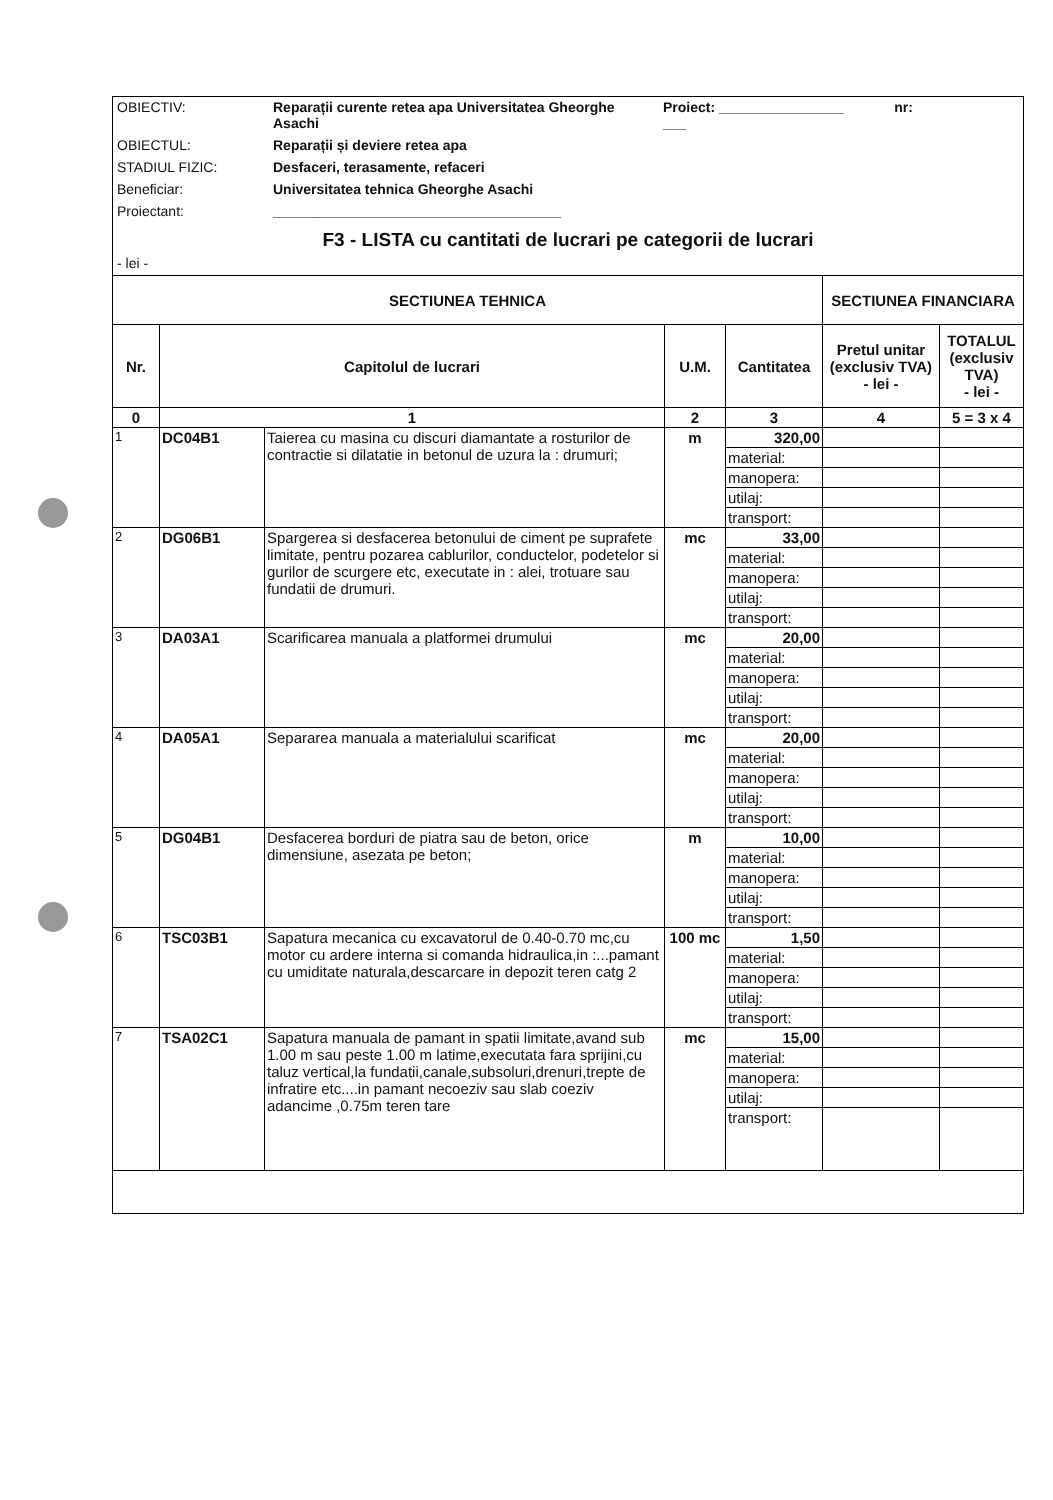OBIECTIV: Reparații curente retea apa Universitatea Gheorghe Asachi
Proiect: ________________ nr: ___
OBIECTUL: Reparații și deviere retea apa
STADIUL FIZIC: Desfaceri, terasamente, refaceri
Beneficiar: Universitatea tehnica Gheorghe Asachi
Proiectant: _____________________________________
F3 - LISTA cu cantitati de lucrari pe categorii de lucrari
- lei -
| SECTIUNEA TEHNICA | | | | | SECTIUNEA FINANCIARA | |
| --- | --- | --- | --- | --- | --- | --- |
| Nr. | Capitolul de lucrari | | U.M. | Cantitatea | Pretul unitar (exclusiv TVA) - lei - | TOTALUL (exclusiv TVA) - lei - |
| 0 | 1 | | 2 | 3 | 4 | 5 = 3 x 4 |
| 1 | DC04B1 | Taierea cu masina cu discuri diamantate a rosturilor de contractie si dilatatie in betonul de uzura la : drumuri; | m | 320,00 | | |
| | | | | material: | | |
| | | | | manopera: | | |
| | | | | utilaj: | | |
| | | | | transport: | | |
| 2 | DG06B1 | Spargerea si desfacerea betonului de ciment pe suprafete limitate, pentru pozarea cablurilor, conductelor, podetelor si gurilor de scurgere etc, executate in : alei, trotuare sau fundatii de drumuri. | mc | 33,00 | | |
| | | | | material: | | |
| | | | | manopera: | | |
| | | | | utilaj: | | |
| | | | | transport: | | |
| 3 | DA03A1 | Scarificarea manuala a platformei drumului | mc | 20,00 | | |
| | | | | material: | | |
| | | | | manopera: | | |
| | | | | utilaj: | | |
| | | | | transport: | | |
| 4 | DA05A1 | Separarea manuala a materialului scarificat | mc | 20,00 | | |
| | | | | material: | | |
| | | | | manopera: | | |
| | | | | utilaj: | | |
| | | | | transport: | | |
| 5 | DG04B1 | Desfacerea borduri de piatra sau de beton, orice dimensiune, asezata pe beton; | m | 10,00 | | |
| | | | | material: | | |
| | | | | manopera: | | |
| | | | | utilaj: | | |
| | | | | transport: | | |
| 6 | TSC03B1 | Sapatura mecanica cu excavatorul de 0.40-0.70 mc,cu motor cu ardere interna si comanda hidraulica,in :...pamant cu umiditate naturala,descarcare in depozit teren catg 2 | 100 mc | 1,50 | | |
| | | | | material: | | |
| | | | | manopera: | | |
| | | | | utilaj: | | |
| | | | | transport: | | |
| 7 | TSA02C1 | Sapatura manuala de pamant in spatii limitate,avand sub 1.00 m sau peste 1.00 m latime,executata fara sprijini,cu taluz vertical,la fundatii,canale,subsoluri,drenuri,trepte de infratire etc....in pamant necoeziv sau slab coeziv adancime ,0.75m teren tare | mc | 15,00 | | |
| | | | | material: | | |
| | | | | manopera: | | |
| | | | | utilaj: | | |
| | | | | transport: | | |